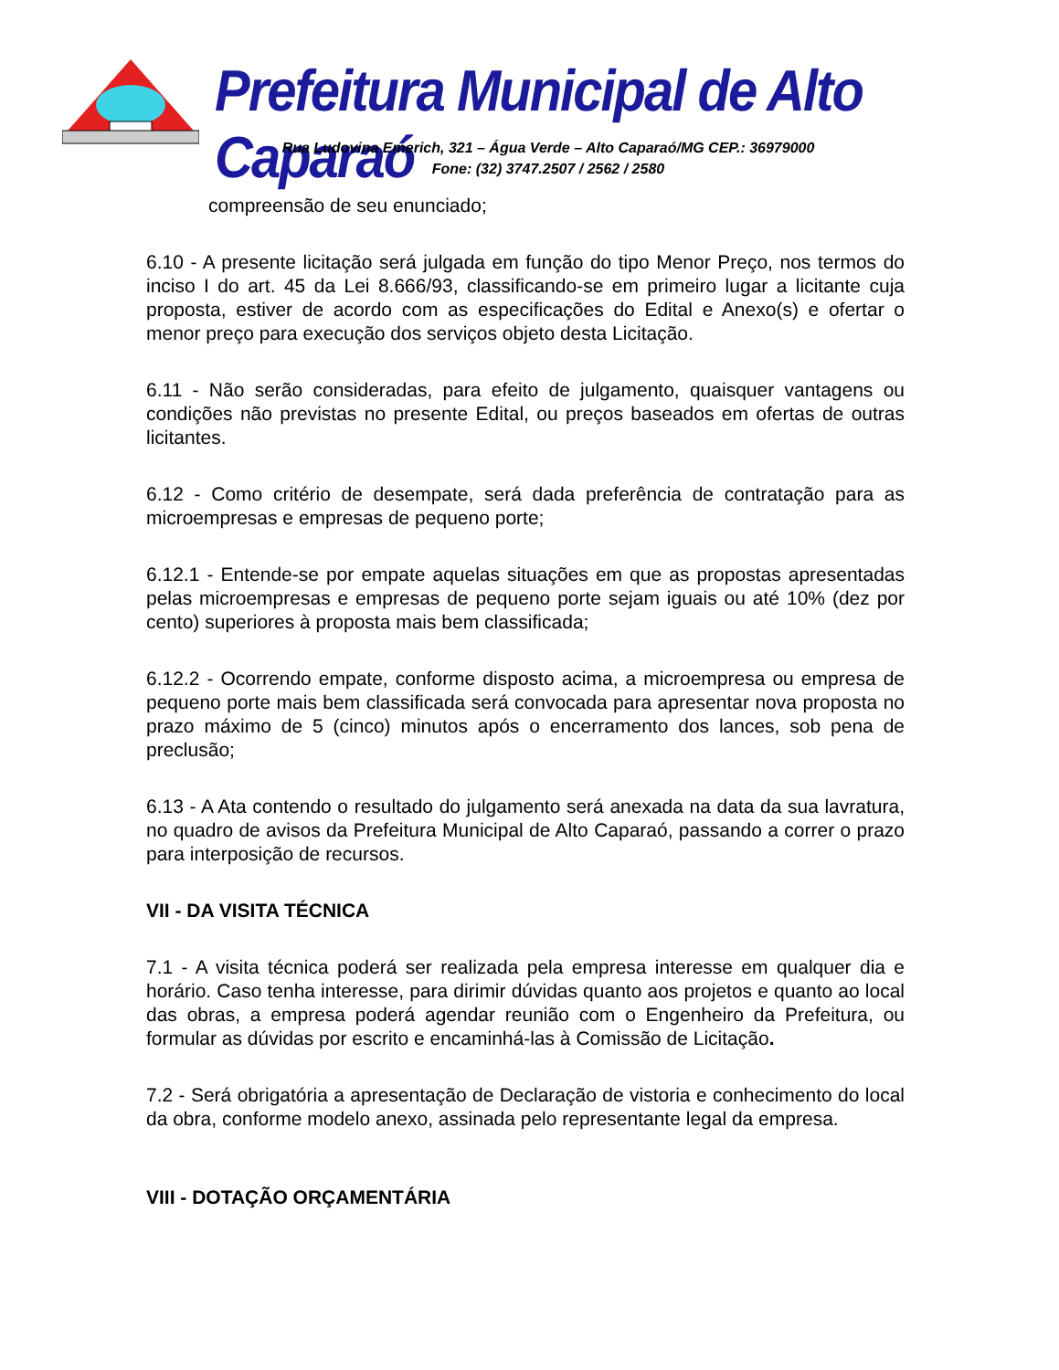Prefeitura Municipal de Alto Caparaó
Rua Ludovina Emerich, 321 – Água Verde – Alto Caparaó/MG CEP.: 36979000
Fone: (32) 3747.2507 / 2562 / 2580
compreensão de seu enunciado;
6.10 - A presente licitação será julgada em função do tipo Menor Preço, nos termos do inciso I do art. 45 da Lei 8.666/93, classificando-se em primeiro lugar a licitante cuja proposta, estiver de acordo com as especificações do Edital e Anexo(s) e ofertar o menor preço para execução dos serviços objeto desta Licitação.
6.11 - Não serão consideradas, para efeito de julgamento, quaisquer vantagens ou condições não previstas no presente Edital, ou preços baseados em ofertas de outras licitantes.
6.12 - Como critério de desempate, será dada preferência de contratação para as microempresas e empresas de pequeno porte;
6.12.1 - Entende-se por empate aquelas situações em que as propostas apresentadas pelas microempresas e empresas de pequeno porte sejam iguais ou até 10% (dez por cento) superiores à proposta mais bem classificada;
6.12.2 - Ocorrendo empate, conforme disposto acima, a microempresa ou empresa de pequeno porte mais bem classificada será convocada para apresentar nova proposta no prazo máximo de 5 (cinco) minutos após o encerramento dos lances, sob pena de preclusão;
6.13 - A Ata contendo o resultado do julgamento será anexada na data da sua lavratura, no quadro de avisos da Prefeitura Municipal de Alto Caparaó, passando a correr o prazo para interposição de recursos.
VII - DA VISITA TÉCNICA
7.1 - A visita técnica poderá ser realizada pela empresa interesse em qualquer dia e horário. Caso tenha interesse, para dirimir dúvidas quanto aos projetos e quanto ao local das obras, a empresa poderá agendar reunião com o Engenheiro da Prefeitura, ou formular as dúvidas por escrito e encaminhá-las à Comissão de Licitação.
7.2 - Será obrigatória a apresentação de Declaração de vistoria e conhecimento do local da obra, conforme modelo anexo, assinada pelo representante legal da empresa.
VIII - DOTAÇÃO ORÇAMENTÁRIA